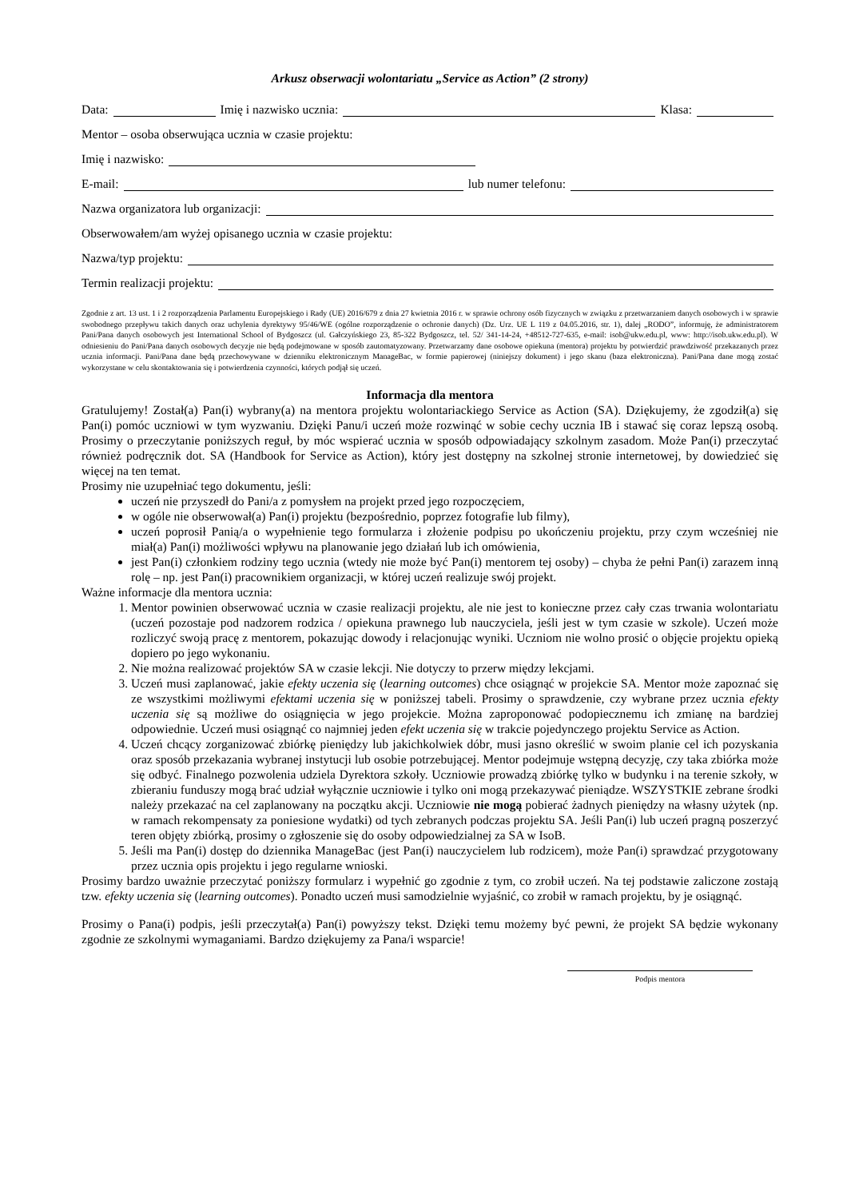Arkusz obserwacji wolontariatu „Service as Action” (2 strony)
Data: Imię i nazwisko ucznia: Klasa:
Mentor – osoba obserwująca ucznia w czasie projektu:
Imię i nazwisko:
E-mail: lub numer telefonu:
Nazwa organizatora lub organizacji:
Obserwowałem/am wyżej opisanego ucznia w czasie projektu:
Nazwa/typ projektu:
Termin realizacji projektu:
Zgodnie z art. 13 ust. 1 i 2 rozporządzenia Parlamentu Europejskiego i Rady (UE) 2016/679 z dnia 27 kwietnia 2016 r. w sprawie ochrony osób fizycznych w związku z przetwarzaniem danych osobowych i w sprawie swobodnego przepływu takich danych oraz uchylenia dyrektywy 95/46/WE (ogólne rozporządzenie o ochronie danych) (Dz. Urz. UE L 119 z 04.05.2016, str. 1), dalej „RODO”, informuję, że administratorem Pani/Pana danych osobowych jest International School of Bydgoszcz (ul. Gałczyńskiego 23, 85-322 Bydgoszcz, tel. 52/ 341-14-24, +48512-727-635, e-mail: isob@ukw.edu.pl, www: http://isob.ukw.edu.pl). W odniesieniu do Pani/Pana danych osobowych decyzje nie będą podejmowane w sposób zautomatyzowany. Przetwarzamy dane osobowe opiekuna (mentora) projektu by potwierdzić prawdziwość przekazanych przez ucznia informacji. Pani/Pana dane będą przechowywane w dzienniku elektronicznym ManageBac, w formie papierowej (niniejszy dokument) i jego skanu (baza elektroniczna). Pani/Pana dane mogą zostać wykorzystane w celu skontaktowania się i potwierdzenia czynności, których podjął się uczeń.
Informacja dla mentora
Gratulujemy! Został(a) Pan(i) wybrany(a) na mentora projektu wolontariackiego Service as Action (SA). Dziękujemy, że zgodził(a) się Pan(i) pomóc uczniowi w tym wyzwaniu. Dzięki Panu/i uczeń może rozwinąć w sobie cechy ucznia IB i stawać się coraz lepszą osobą. Prosimy o przeczytanie poniższych reguł, by móc wspierać ucznia w sposób odpowiadający szkolnym zasadom. Może Pan(i) przeczytać również podręcznik dot. SA (Handbook for Service as Action), który jest dostępny na szkolnej stronie internetowej, by dowiedzieć się więcej na ten temat.
Prosimy nie uzupełniać tego dokumentu, jeśli:
uczeń nie przyszedł do Pani/a z pomysłem na projekt przed jego rozpoczęciem,
w ogóle nie obserwował(a) Pan(i) projektu (bezpośrednio, poprzez fotografie lub filmy),
uczeń poprosił Panią/a o wypełnienie tego formularza i złożenie podpisu po ukończeniu projektu, przy czym wcześniej nie miał(a) Pan(i) możliwości wpływu na planowanie jego działań lub ich omówienia,
jest Pan(i) członkiem rodziny tego ucznia (wtedy nie może być Pan(i) mentorem tej osoby) – chyba że pełni Pan(i) zarazem inną rolę – np. jest Pan(i) pracownikiem organizacji, w której uczeń realizuje swój projekt.
Ważne informacje dla mentora ucznia:
1. Mentor powinien obserwować ucznia w czasie realizacji projektu, ale nie jest to konieczne przez cały czas trwania wolontariatu (uczeń pozostaje pod nadzorem rodzica / opiekuna prawnego lub nauczyciela, jeśli jest w tym czasie w szkole). Uczeń może rozliczyć swoją pracę z mentorem, pokazując dowody i relacjonując wyniki. Uczniom nie wolno prosić o objęcie projektu opieką dopiero po jego wykonaniu.
2. Nie można realizować projektów SA w czasie lekcji. Nie dotyczy to przerw między lekcjami.
3. Uczeń musi zaplanować, jakie efekty uczenia się (learning outcomes) chce osiągnąć w projekcie SA. Mentor może zapoznać się ze wszystkimi możliwymi efektami uczenia się w poniższej tabeli. Prosimy o sprawdzenie, czy wybrane przez ucznia efekty uczenia się są możliwe do osiągnięcia w jego projekcie. Można zaproponować podopiecznemu ich zmianę na bardziej odpowiednie. Uczeń musi osiągnąć co najmniej jeden efekt uczenia się w trakcie pojedynczego projektu Service as Action.
4. Uczeń chcący zorganizować zbiórkę pieniędzy lub jakichkolwiek dóbr, musi jasno określić w swoim planie cel ich pozyskania oraz sposób przekazania wybranej instytucji lub osobie potrzebującej. Mentor podejmuje wstępną decyzję, czy taka zbiórka może się odbyć. Finalnego pozwolenia udziela Dyrektora szkoły. Uczniowie prowadzą zbiórkę tylko w budynku i na terenie szkoły, w zbieraniu funduszy mogą brać udział wyłącznie uczniowie i tylko oni mogą przekazywać pieniądze. WSZYSTKIE zebrane środki należy przekazać na cel zaplanowany na początku akcji. Uczniowie nie mogą pobierać żadnych pieniędzy na własny użytek (np. w ramach rekompensaty za poniesione wydatki) od tych zebranych podczas projektu SA. Jeśli Pan(i) lub uczeń pragną poszerzyć teren objęty zbiórką, prosimy o zgłoszenie się do osoby odpowiedzialnej za SA w IsoB.
5. Jeśli ma Pan(i) dostęp do dziennika ManageBac (jest Pan(i) nauczycielem lub rodzicem), może Pan(i) sprawdzać przygotowany przez ucznia opis projektu i jego regularne wnioski.
Prosimy bardzo uważnie przeczytać poniższy formularz i wypełnić go zgodnie z tym, co zrobił uczeń. Na tej podstawie zaliczone zostają tzw. efekty uczenia się (learning outcomes). Ponadto uczeń musi samodzielnie wyjaśnić, co zrobił w ramach projektu, by je osiągnąć.
Prosimy o Pana(i) podpis, jeśli przeczytał(a) Pan(i) powyższy tekst. Dzięki temu możemy być pewni, że projekt SA będzie wykonany zgodnie ze szkolnymi wymaganiami. Bardzo dziękujemy za Pana/i wsparcie!
Podpis mentora